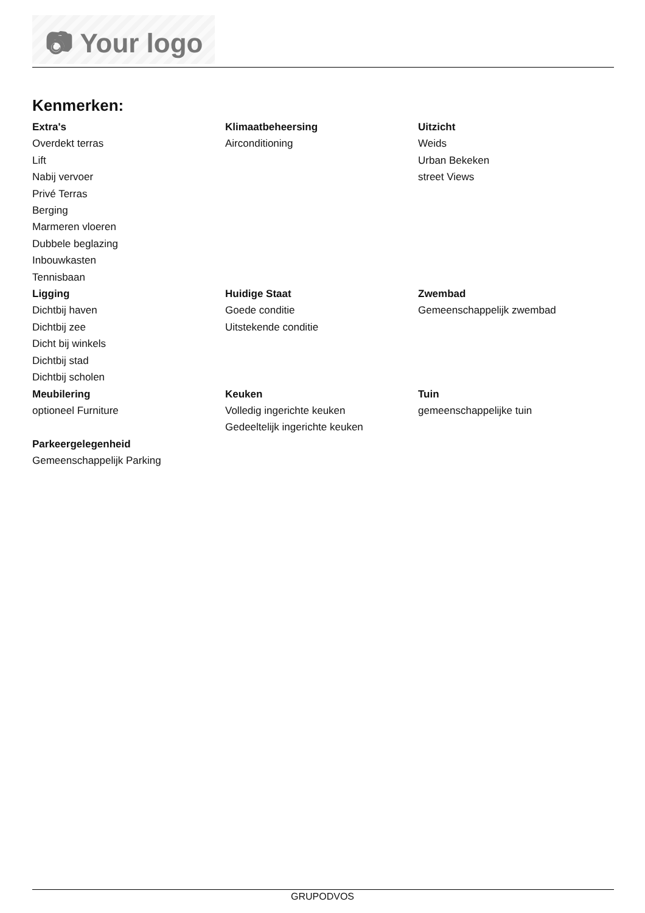📷︎ Your logo
Kenmerken:
Extra's
Overdekt terras
Lift
Nabij vervoer
Privé Terras
Berging
Marmeren vloeren
Dubbele beglazing
Inbouwkasten
Tennisbaan
Klimaatbeheersing
Airconditioning
Uitzicht
Weids
Urban Bekeken
street Views
Ligging
Dichtbij haven
Dichtbij zee
Dicht bij winkels
Dichtbij stad
Dichtbij scholen
Huidige Staat
Goede conditie
Uitstekende conditie
Zwembad
Gemeenschappelijk zwembad
Meubilering
optioneel Furniture
Keuken
Volledig ingerichte keuken
Gedeeltelijk ingerichte keuken
Tuin
gemeenschappelijke tuin
Parkeergelegenheid
Gemeenschappelijk Parking
GRUPODVOS